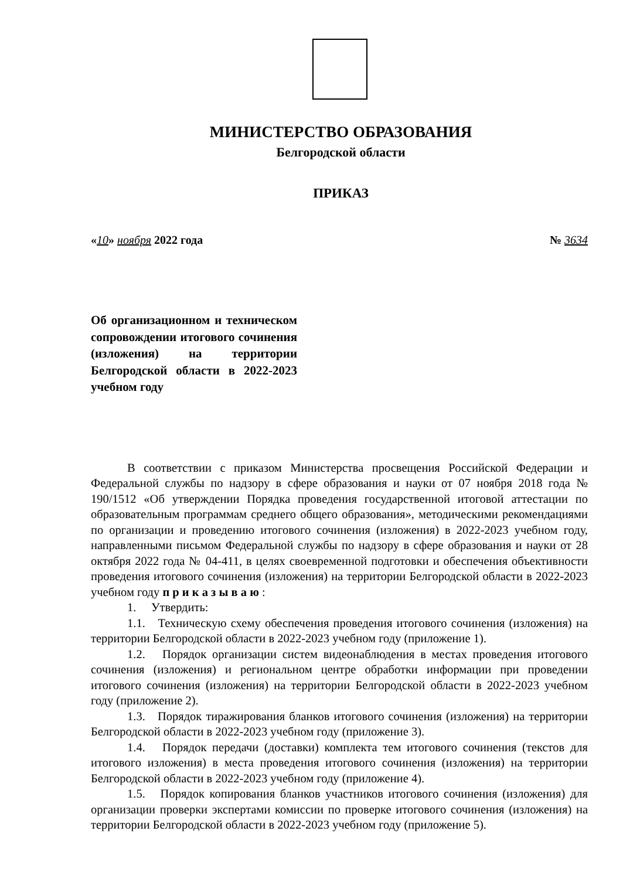МИНИСТЕРСТВО ОБРАЗОВАНИЯ
Белгородской области
ПРИКАЗ
«10» ноября 2022 года № 3634
Об организационном и техническом сопровождении итогового сочинения (изложения) на территории Белгородской области в 2022-2023 учебном году
В соответствии с приказом Министерства просвещения Российской Федерации и Федеральной службы по надзору в сфере образования и науки от 07 ноября 2018 года № 190/1512 «Об утверждении Порядка проведения государственной итоговой аттестации по образовательным программам среднего общего образования», методическими рекомендациями по организации и проведению итогового сочинения (изложения) в 2022-2023 учебном году, направленными письмом Федеральной службы по надзору в сфере образования и науки от 28 октября 2022 года № 04-411, в целях своевременной подготовки и обеспечения объективности проведения итогового сочинения (изложения) на территории Белгородской области в 2022-2023 учебном году п р и к а з ы в а ю :
1. Утвердить:
1.1. Техническую схему обеспечения проведения итогового сочинения (изложения) на территории Белгородской области в 2022-2023 учебном году (приложение 1).
1.2. Порядок организации систем видеонаблюдения в местах проведения итогового сочинения (изложения) и региональном центре обработки информации при проведении итогового сочинения (изложения) на территории Белгородской области в 2022-2023 учебном году (приложение 2).
1.3. Порядок тиражирования бланков итогового сочинения (изложения) на территории Белгородской области в 2022-2023 учебном году (приложение 3).
1.4. Порядок передачи (доставки) комплекта тем итогового сочинения (текстов для итогового изложения) в места проведения итогового сочинения (изложения) на территории Белгородской области в 2022-2023 учебном году (приложение 4).
1.5. Порядок копирования бланков участников итогового сочинения (изложения) для организации проверки экспертами комиссии по проверке итогового сочинения (изложения) на территории Белгородской области в 2022-2023 учебном году (приложение 5).